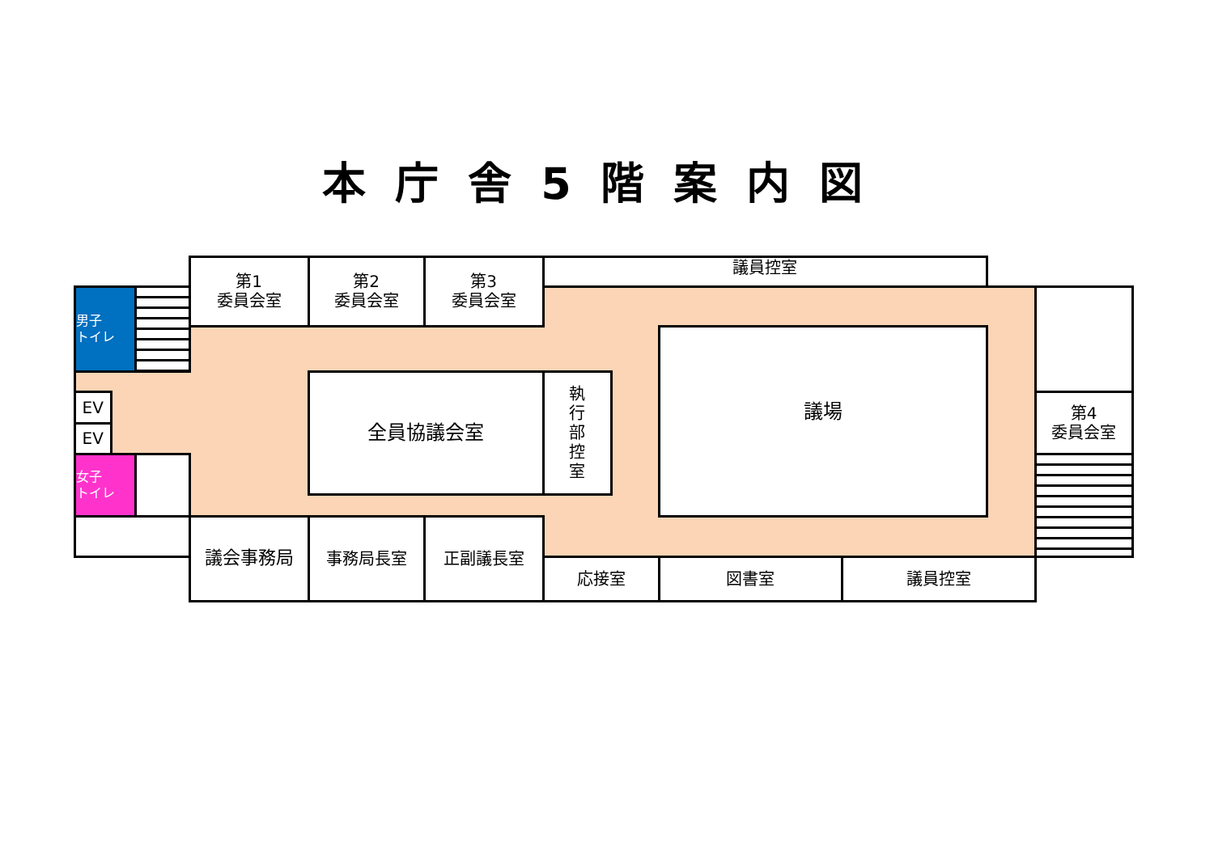本庁舎5階案内図
第1
委員会室
第2
委員会室
第3
委員会室
議員控室
男子
トイレ
EV
EV
全員協議会室
執
行
部
控
室
議場
第4
委員会室
女子
トイレ
議会事務局
事務局長室
正副議長室
応接室
図書室
議員控室